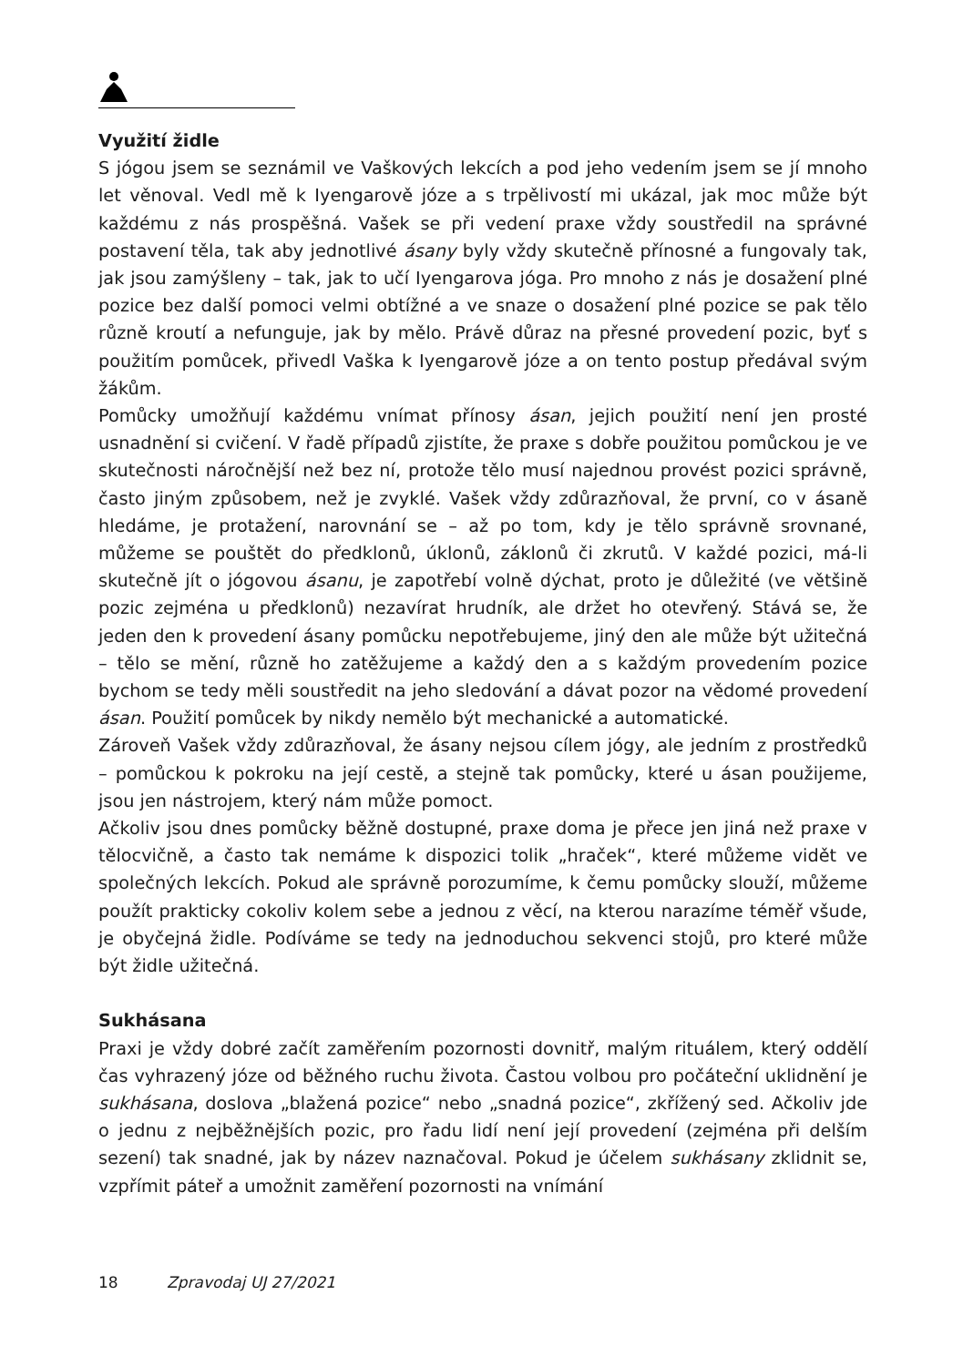Využití židle
S jógou jsem se seznámil ve Vaškových lekcích a pod jeho vedením jsem se jí mnoho let věnoval. Vedl mě k Iyengarově józe a s trpělivostí mi ukázal, jak moc může být každému z nás prospěšná. Vašek se při vedení praxe vždy soustředil na správné postavení těla, tak aby jednotlivé ásany byly vždy skutečně přínosné a fungovaly tak, jak jsou zamýšleny – tak, jak to učí Iyengarova jóga. Pro mnoho z nás je dosažení plné pozice bez další pomoci velmi obtížné a ve snaze o dosažení plné pozice se pak tělo různě kroutí a nefunguje, jak by mělo. Právě důraz na přesné provedení pozic, byť s použitím pomůcek, přivedl Vaška k Iyengarově józe a on tento postup předával svým žákům.
Pomůcky umožňují každému vnímat přínosy ásan, jejich použití není jen prosté usnadnění si cvičení. V řadě případů zjistíte, že praxe s dobře použitou pomůckou je ve skutečnosti náročnější než bez ní, protože tělo musí najednou provést pozici správně, často jiným způsobem, než je zvyklé. Vašek vždy zdůrazňoval, že první, co v ásaně hledáme, je protažení, narovnání se – až po tom, kdy je tělo správně srovnané, můžeme se pouštět do předklonů, úklonů, záklonů či zkrutů. V každé pozici, má-li skutečně jít o jógovou ásanu, je zapotřebí volně dýchat, proto je důležité (ve většině pozic zejména u předklonů) nezavírat hrudník, ale držet ho otevřený. Stává se, že jeden den k provedení ásany pomůcku nepotřebujeme, jiný den ale může být užitečná – tělo se mění, různě ho zatěžujeme a každý den a s každým provedením pozice bychom se tedy měli soustředit na jeho sledování a dávat pozor na vědomé provedení ásan. Použití pomůcek by nikdy nemělo být mechanické a automatické.
Zároveň Vašek vždy zdůrazňoval, že ásany nejsou cílem jógy, ale jedním z prostředků – pomůckou k pokroku na její cestě, a stejně tak pomůcky, které u ásan použijeme, jsou jen nástrojem, který nám může pomoct.
Ačkoliv jsou dnes pomůcky běžně dostupné, praxe doma je přece jen jiná než praxe v tělocvičně, a často tak nemáme k dispozici tolik „hraček“, které můžeme vidět ve společných lekcích. Pokud ale správně porozumíme, k čemu pomůcky slouží, můžeme použít prakticky cokoliv kolem sebe a jednou z věcí, na kterou narazíme téměř všude, je obyčejná židle. Podíváme se tedy na jednoduchou sekvenci stojů, pro které může být židle užitečná.
Sukhásana
Praxi je vždy dobré začít zaměřením pozornosti dovnitř, malým rituálem, který oddělí čas vyhrazený józe od běžného ruchu života. Častou volbou pro počáteční uklidnění je sukhásana, doslova „blažená pozice“ nebo „snadná pozice“, zkřížený sed. Ačkoliv jde o jednu z nejběžnějších pozic, pro řadu lidí není její provedení (zejména při delším sezení) tak snadné, jak by název naznačoval. Pokud je účelem sukhásany zklidnit se, vzpřímit páteř a umožnit zaměření pozornosti na vnímání
18 Zpravodaj UJ 27/2021